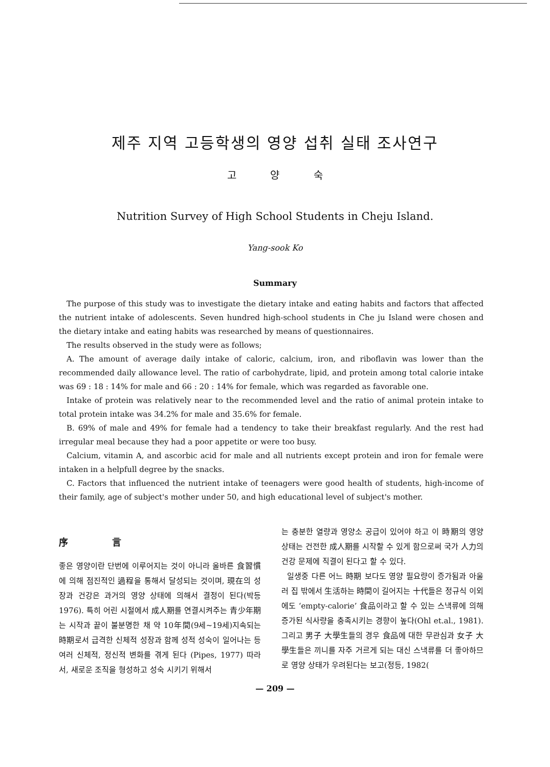제주 지역 고등학생의 영양 섭취 실태 조사연구
고 양 숙
Nutrition Survey of High School Students in Cheju Island.
Yang-sook Ko
Summary
The purpose of this study was to investigate the dietary intake and eating habits and factors that affected the nutrient intake of adolescents. Seven hundred high-school students in Che ju Island were chosen and the dietary intake and eating habits was researched by means of questionnaires.
The results observed in the study were as follows;
A. The amount of average daily intake of caloric, calcium, iron, and riboflavin was lower than the recommended daily allowance level. The ratio of carbohydrate, lipid, and protein among total calorie intake was 69 : 18 : 14% for male and 66 : 20 : 14% for female, which was regarded as favorable one.
Intake of protein was relatively near to the recommended level and the ratio of animal protein intake to total protein intake was 34.2% for male and 35.6% for female.
B. 69% of male and 49% for female had a tendency to take their breakfast regularly. And the rest had irregular meal because they had a poor appetite or were too busy.
Calcium, vitamin A, and ascorbic acid for male and all nutrients except protein and iron for female were intaken in a helpfull degree by the snacks.
C. Factors that influenced the nutrient intake of teenagers were good health of students, high-income of their family, age of subject's mother under 50, and high educational level of subject's mother.
序 言
좋은 영양이란 단번에 이루어지는 것이 아니라 올바른 食習慣에 의해 점진적인 過程을 통해서 달성되는 것이며, 現在의 성장과 건강은 과거의 영양 상태에 의해서 결정이 된다(박등 1976). 특히 어린 시절에서 成人期를 연결시켜주는 青少年期는 시작과 끝이 불분명한 채 약 10年間(9세~19세)지속되는 時期로서 급격한 신체적 성장과 함께 성적 성숙이 일어나는 등 여러 신체적, 정신적 변화를 겪게 된다 (Pipes, 1977) 따라서, 새로운 조직을 형성하고 성숙 시키기 위해서
는 충분한 열량과 영양소 공급이 있어야 하고 이 時期의 영양 상태는 건전한 成人期를 시작할 수 있게 함으로써 국가 人力의 건강 문제에 직결이 된다고 할 수 있다.
일생중 다른 어느 時期 보다도 영양 필요량이 증가됨과 아울러 집 밖에서 生活하는 時間이 길어지는 十代들은 정규식 이외에도 ‘empty-calorie’ 食品이라고 할 수 있는 스낵류에 의해 증가된 식사량을 충족시키는 경향이 높다(Ohl et.al., 1981). 그리고 男子 大學生들의 경우 食品에 대한 무관심과 女子 大學生들은 끼니를 자주 거르게 되는 대신 스낵류를 더 좋아하므로 영양 상태가 우려된다는 보고(정등, 1982(
— 209 —